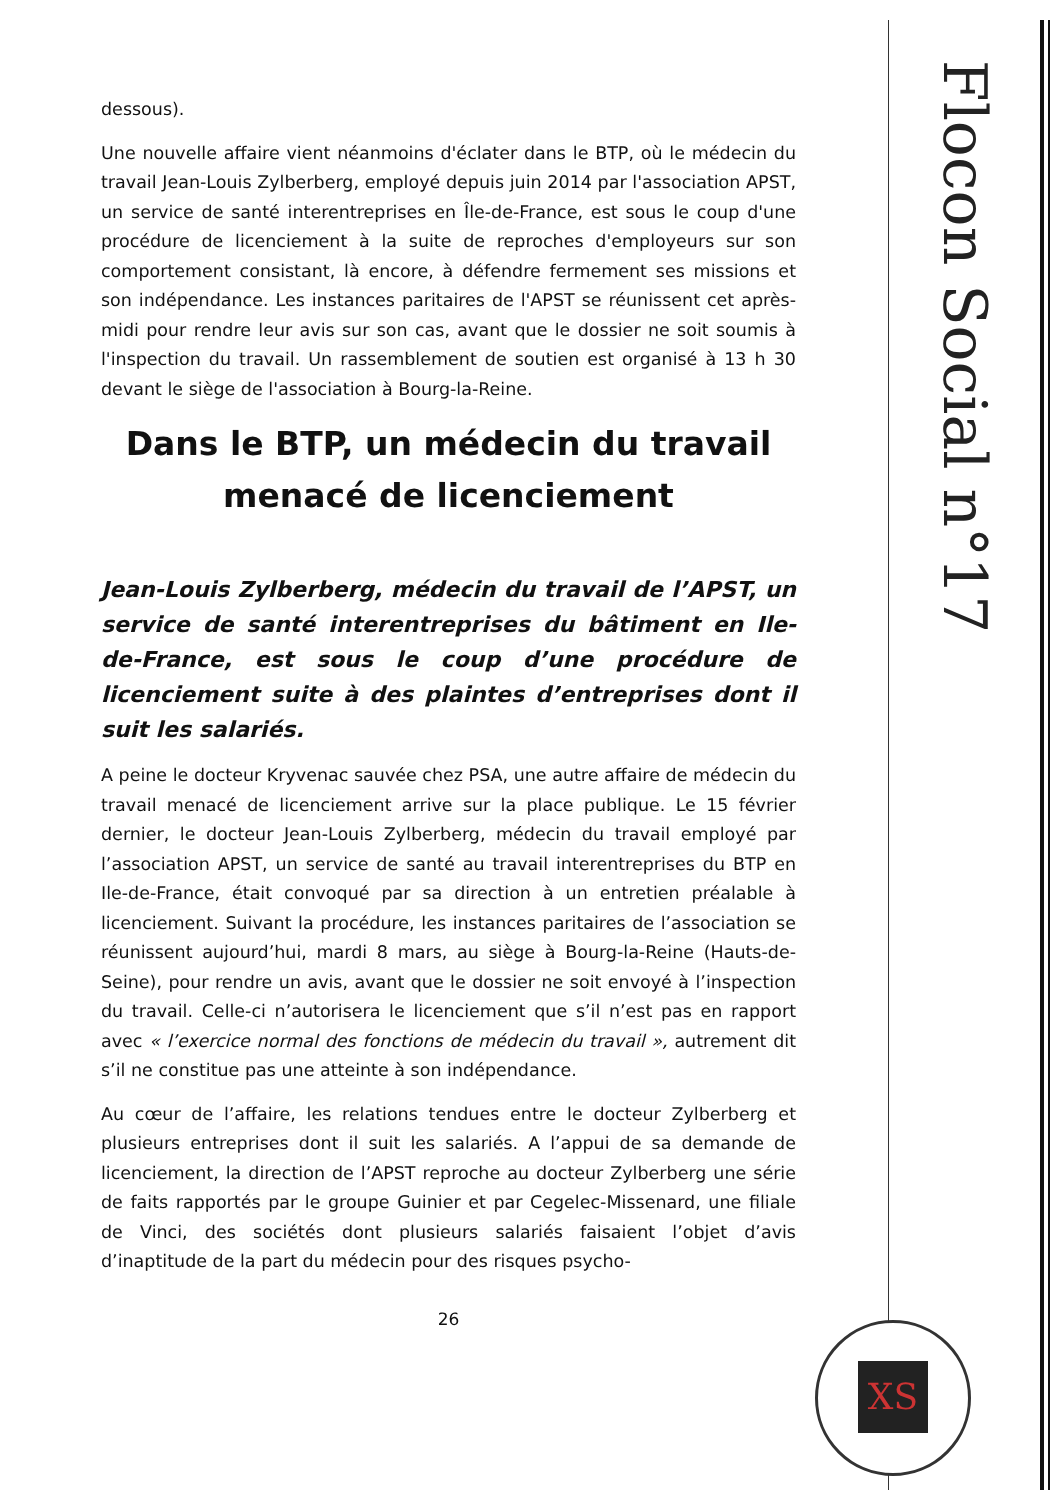Flocon Social n°17
dessous).
Une nouvelle affaire vient néanmoins d'éclater dans le BTP, où le médecin du travail Jean-Louis Zylberberg, employé depuis juin 2014 par l'association APST, un service de santé interentreprises en Île-de-France, est sous le coup d'une procédure de licenciement à la suite de reproches d'employeurs sur son comportement consistant, là encore, à défendre fermement ses missions et son indépendance. Les instances paritaires de l'APST se réunissent cet après-midi pour rendre leur avis sur son cas, avant que le dossier ne soit soumis à l'inspection du travail. Un rassemblement de soutien est organisé à 13 h 30 devant le siège de l'association à Bourg-la-Reine.
Dans le BTP, un médecin du travail menacé de licenciement
Jean-Louis Zylberberg, médecin du travail de l’APST, un service de santé interentreprises du bâtiment en Ile-de-France, est sous le coup d’une procédure de licenciement suite à des plaintes d’entreprises dont il suit les salariés.
A peine le docteur Kryvenac sauvée chez PSA, une autre affaire de médecin du travail menacé de licenciement arrive sur la place publique. Le 15 février dernier, le docteur Jean-Louis Zylberberg, médecin du travail employé par l’association APST, un service de santé au travail interentreprises du BTP en Ile-de-France, était convoqué par sa direction à un entretien préalable à licenciement. Suivant la procédure, les instances paritaires de l’association se réunissent aujourd’hui, mardi 8 mars, au siège à Bourg-la-Reine (Hauts-de-Seine), pour rendre un avis, avant que le dossier ne soit envoyé à l’inspection du travail. Celle-ci n’autorisera le licenciement que s’il n’est pas en rapport avec « l’exercice normal des fonctions de médecin du travail », autrement dit s’il ne constitue pas une atteinte à son indépendance.
Au cœur de l’affaire, les relations tendues entre le docteur Zylberberg et plusieurs entreprises dont il suit les salariés. A l’appui de sa demande de licenciement, la direction de l’APST reproche au docteur Zylberberg une série de faits rapportés par le groupe Guinier et par Cegelec-Missenard, une filiale de Vinci, des sociétés dont plusieurs salariés faisaient l’objet d’avis d’inaptitude de la part du médecin pour des risques psycho-
26
XS